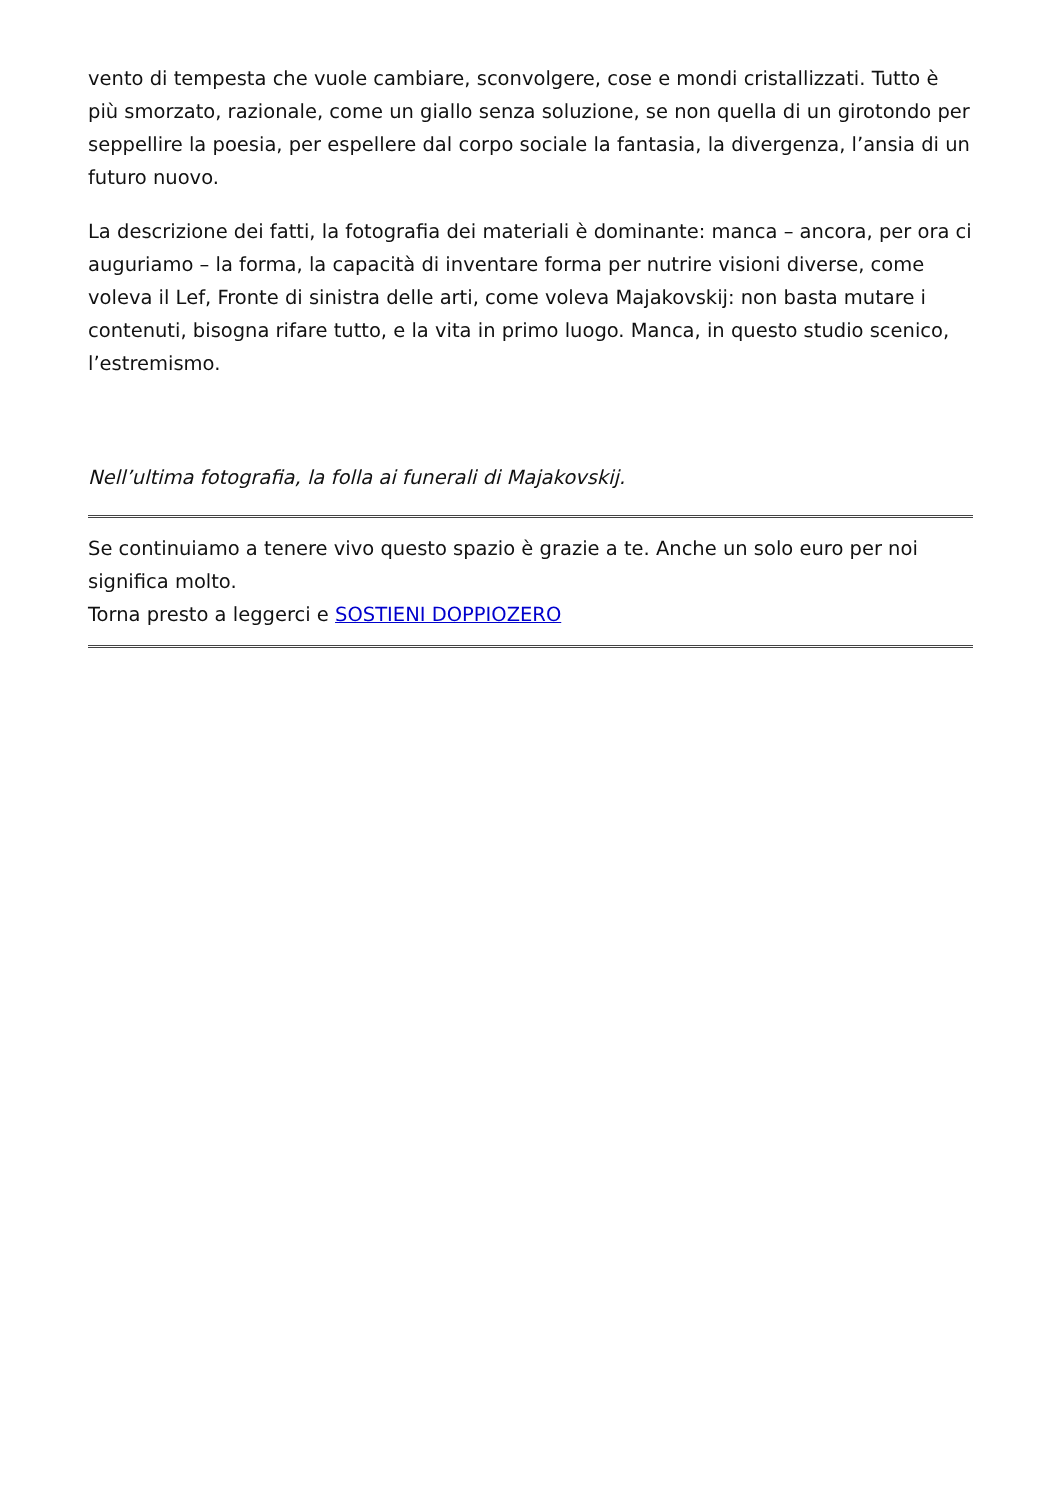vento di tempesta che vuole cambiare, sconvolgere, cose e mondi cristallizzati. Tutto è più smorzato, razionale, come un giallo senza soluzione, se non quella di un girotondo per seppellire la poesia, per espellere dal corpo sociale la fantasia, la divergenza, l’ansia di un futuro nuovo.
La descrizione dei fatti, la fotografia dei materiali è dominante: manca – ancora, per ora ci auguriamo – la forma, la capacità di inventare forma per nutrire visioni diverse, come voleva il Lef, Fronte di sinistra delle arti, come voleva Majakovskij: non basta mutare i contenuti, bisogna rifare tutto, e la vita in primo luogo. Manca, in questo studio scenico, l’estremismo.
Nell’ultima fotografia, la folla ai funerali di Majakovskij.
Se continuiamo a tenere vivo questo spazio è grazie a te. Anche un solo euro per noi significa molto.
Torna presto a leggerci e SOSTIENI DOPPIOZERO